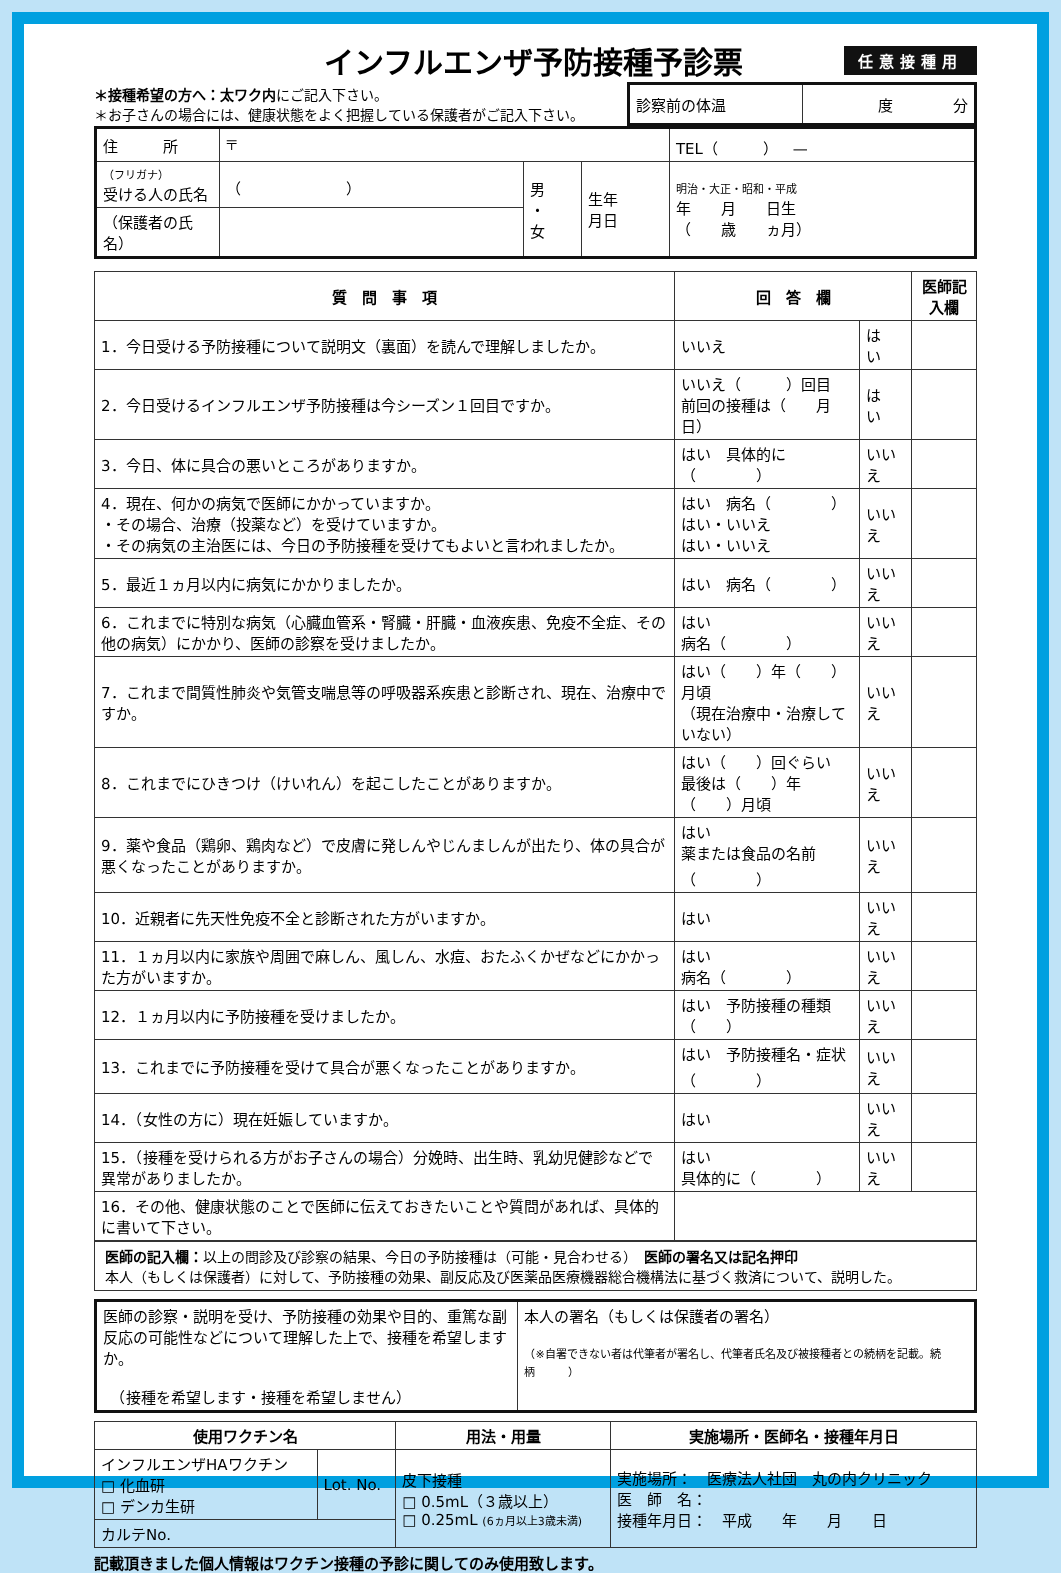インフルエンザ予防接種予診票
任意接種用
＊接種希望の方へ：太ワク内にご記入下さい。
＊お子さんの場合には、健康状態をよく把握している保護者がご記入下さい。
| 診察前の体温 | 度 分 |
| 住 所 | 〒 | | | TEL（ ） — |
| （フリガナ） 受ける人の氏名 | （ ） | 男 ・ 女 | 生年 月日 | 明治・大正・昭和・平成 年 月 日生 （ 歳 ヵ月） |
| （保護者の氏名） | | | | |
| 質 問 事 項 | 回 答 欄 | | 医師記入欄 |
| --- | --- | --- | --- |
| 1．今日受ける予防接種について説明文（裏面）を読んで理解しましたか。 | いいえ | は い | |
| 2．今日受けるインフルエンザ予防接種は今シーズン１回目ですか。 | いいえ（ ）回目 前回の接種は（ 月 日） | は い | |
| 3．今日、体に具合の悪いところがありますか。 | はい 具体的に（ ） | いいえ | |
| 4．現在、何かの病気で医師にかかっていますか。 ・その場合、治療（投薬など）を受けていますか。 ・その病気の主治医には、今日の予防接種を受けてもよいと言われましたか。 | はい 病名（ ） はい・いいえ はい・いいえ | いいえ | |
| 5．最近１ヵ月以内に病気にかかりましたか。 | はい 病名（ ） | いいえ | |
| 6．これまでに特別な病気（心臓血管系・腎臓・肝臓・血液疾患、免疫不全症、その他の病気）にかかり、医師の診察を受けましたか。 | はい 病名（ ） | いいえ | |
| 7．これまで間質性肺炎や気管支喘息等の呼吸器系疾患と診断され、現在、治療中ですか。 | はい（ ）年（ ）月頃 （現在治療中・治療していない） | いいえ | |
| 8．これまでにひきつけ（けいれん）を起こしたことがありますか。 | はい（ ）回ぐらい 最後は（ ）年（ ）月頃 | いいえ | |
| 9．薬や食品（鶏卵、鶏肉など）で皮膚に発しんやじんましんが出たり、体の具合が悪くなったことがありますか。 | はい 薬または食品の名前 （ ） | いいえ | |
| 10．近親者に先天性免疫不全と診断された方がいますか。 | はい | いいえ | |
| 11．１ヵ月以内に家族や周囲で麻しん、風しん、水痘、おたふくかぜなどにかかった方がいますか。 | はい 病名（ ） | いいえ | |
| 12．１ヵ月以内に予防接種を受けましたか。 | はい 予防接種の種類（ ） | いいえ | |
| 13．これまでに予防接種を受けて具合が悪くなったことがありますか。 | はい 予防接種名・症状 （ ） | いいえ | |
| 14．（女性の方に）現在妊娠していますか。 | はい | いいえ | |
| 15．（接種を受けられる方がお子さんの場合）分娩時、出生時、乳幼児健診などで異常がありましたか。 | はい 具体的に（ ） | いいえ | |
| 16．その他、健康状態のことで医師に伝えておきたいことや質問があれば、具体的に書いて下さい。 | | | |
医師の記入欄：以上の問診及び診察の結果、今日の予防接種は（可能・見合わせる）　医師の署名又は記名押印
本人（もしくは保護者）に対して、予防接種の効果、副反応及び医薬品医療機器総合機構法に基づく救済について、説明した。
| 医師の診察・説明を受け、予防接種の効果や目的、重篤な副反応の可能性などについて理解した上で、接種を希望しますか。 （接種を希望します・接種を希望しません） | 本人の署名（もしくは保護者の署名） （※自署できない者は代筆者が署名し、代筆者氏名及び被接種者との続柄を記載。続柄 ） |
| 使用ワクチン名 | | 用法・用量 | 実施場所・医師名・接種年月日 |
| --- | --- | --- | --- |
| インフルエンザHAワクチン □ 化血研 □ デンカ生研 | Lot. No. | 皮下接種 □ 0.5mL（３歳以上） □ 0.25mL (6ヵ月以上3歳未満) | 実施場所： 医療法人社団 丸の内クリニック 医 師 名： 接種年月日： 平成 年 月 日 |
| カルテNo. | | | |
記載頂きました個人情報はワクチン接種の予診に関してのみ使用致します。